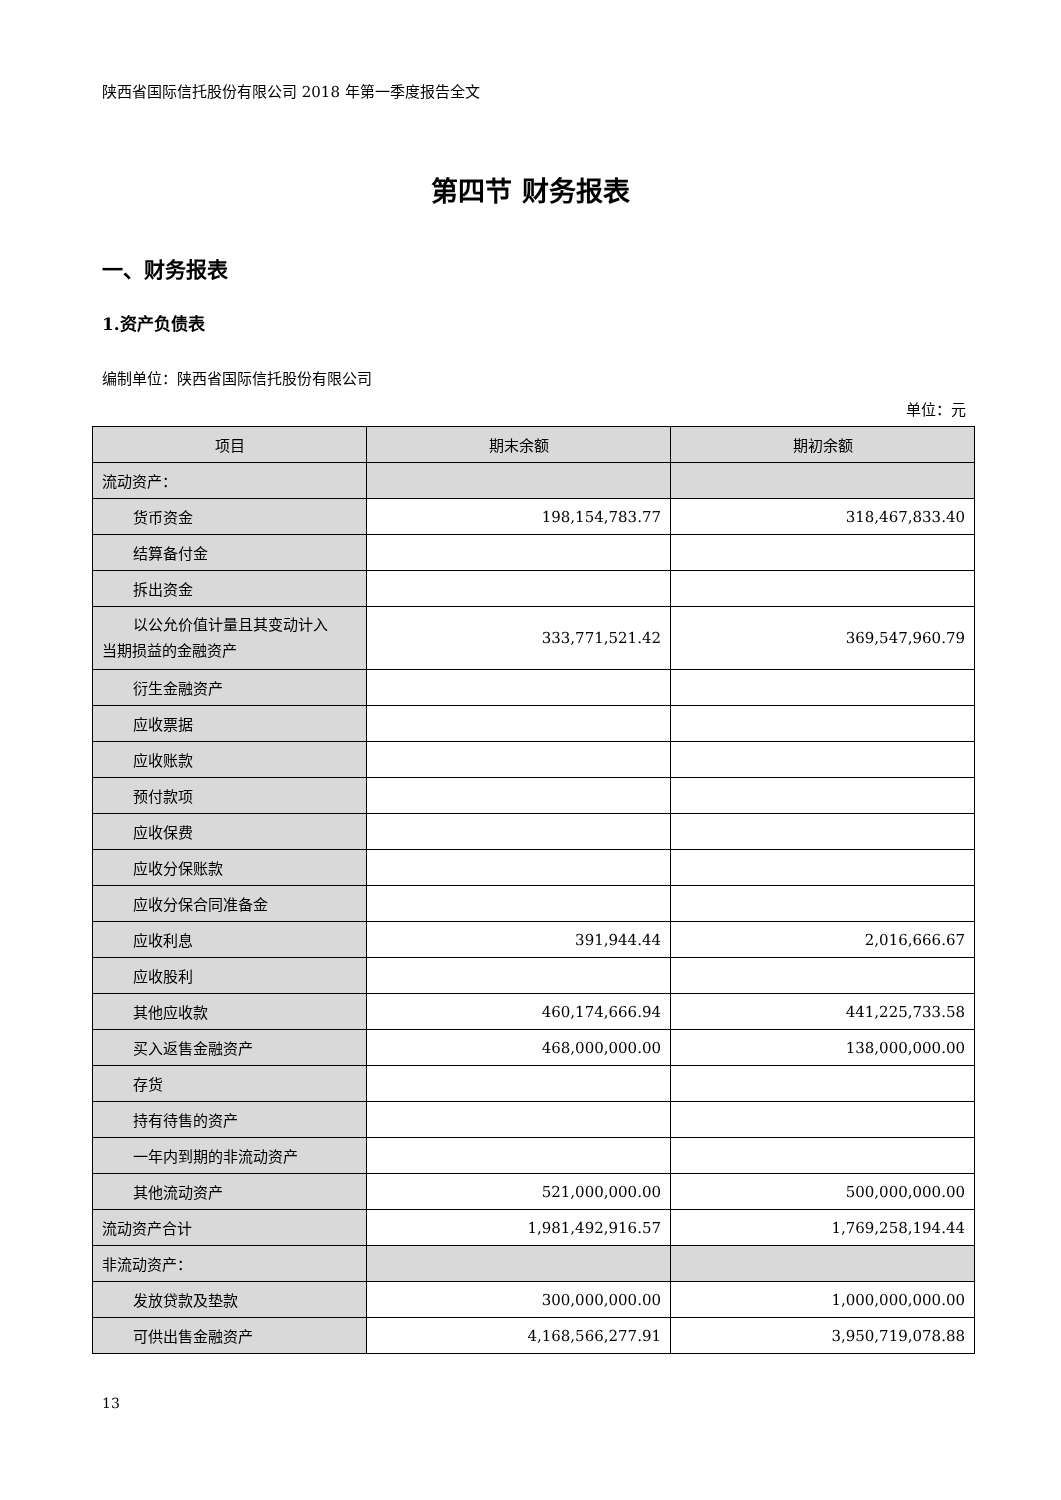陕西省国际信托股份有限公司 2018 年第一季度报告全文
第四节 财务报表
一、财务报表
1.资产负债表
编制单位：陕西省国际信托股份有限公司
单位：元
| 项目 | 期末余额 | 期初余额 |
| --- | --- | --- |
| 流动资产： | | |
| 货币资金 | 198,154,783.77 | 318,467,833.40 |
| 结算备付金 | | |
| 拆出资金 | | |
| 以公允价值计量且其变动计入 当期损益的金融资产 | 333,771,521.42 | 369,547,960.79 |
| 衍生金融资产 | | |
| 应收票据 | | |
| 应收账款 | | |
| 预付款项 | | |
| 应收保费 | | |
| 应收分保账款 | | |
| 应收分保合同准备金 | | |
| 应收利息 | 391,944.44 | 2,016,666.67 |
| 应收股利 | | |
| 其他应收款 | 460,174,666.94 | 441,225,733.58 |
| 买入返售金融资产 | 468,000,000.00 | 138,000,000.00 |
| 存货 | | |
| 持有待售的资产 | | |
| 一年内到期的非流动资产 | | |
| 其他流动资产 | 521,000,000.00 | 500,000,000.00 |
| 流动资产合计 | 1,981,492,916.57 | 1,769,258,194.44 |
| 非流动资产： | | |
| 发放贷款及垫款 | 300,000,000.00 | 1,000,000,000.00 |
| 可供出售金融资产 | 4,168,566,277.91 | 3,950,719,078.88 |
13